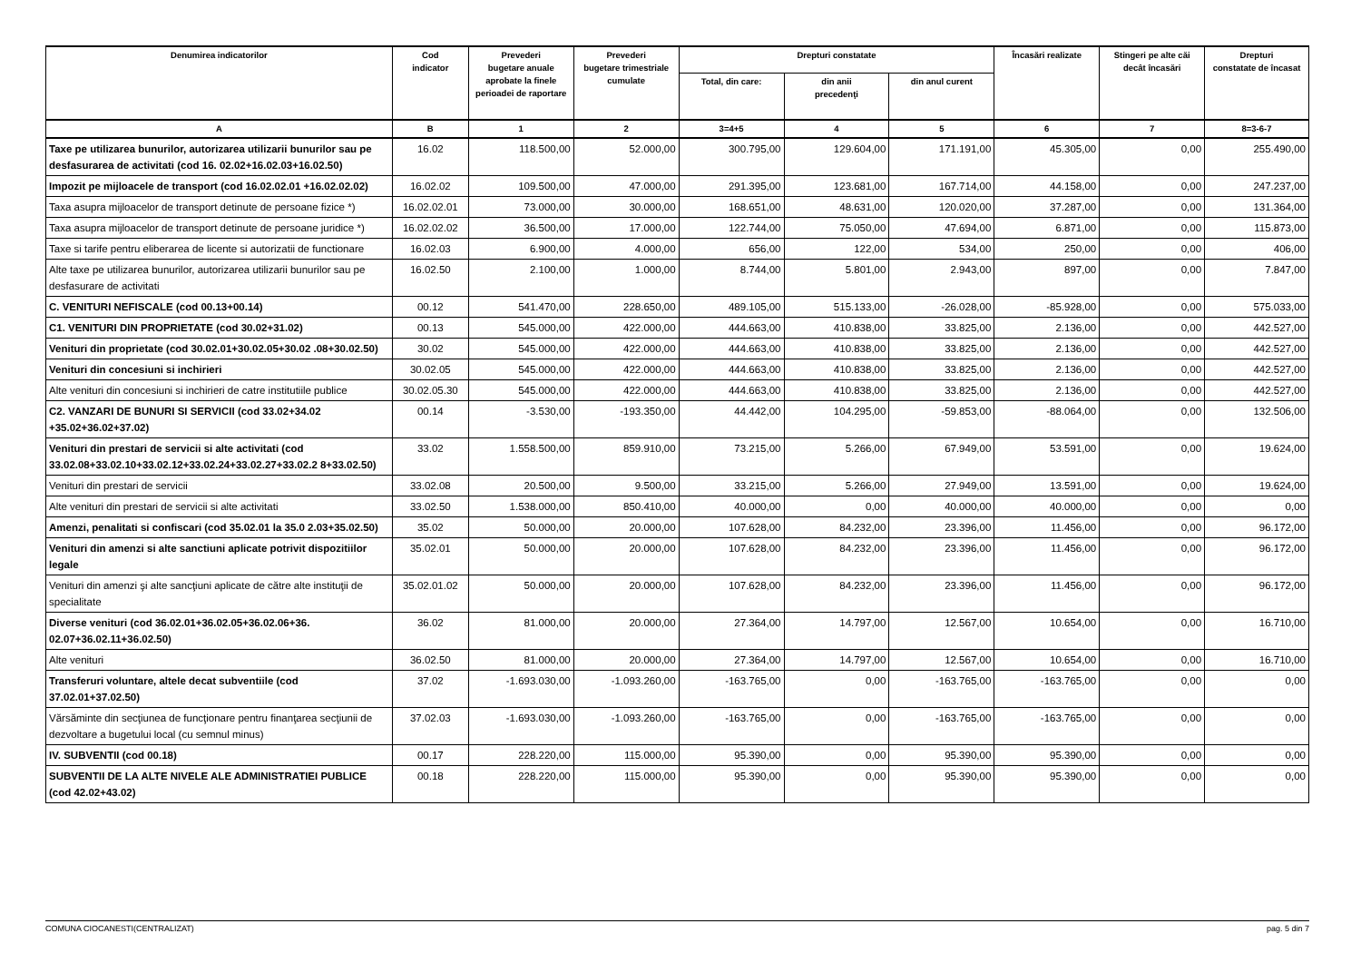| Denumirea indicatorilor | Cod indicator | Prevederi bugetare anuale aprobate la finele perioadei de raportare | Prevederi bugetare trimestriale cumulate | Drepturi constatate | | | Încasări realizate | Stingeri pe alte căi decât încasări | Drepturi constatate de încasat |
| --- | --- | --- | --- | --- | --- | --- | --- | --- | --- |
| | | | | Total, din care: | din anii precedenţi | din anul curent | | | |
| A | B | 1 | 2 | 3=4+5 | 4 | 5 | 6 | 7 | 8=3-6-7 |
| Taxe pe utilizarea bunurilor, autorizarea utilizarii bunurilor sau pe desfasurarea de activitati (cod 16. 02.02+16.02.03+16.02.50) | 16.02 | 118.500,00 | 52.000,00 | 300.795,00 | 129.604,00 | 171.191,00 | 45.305,00 | 0,00 | 255.490,00 |
| Impozit pe mijloacele de transport (cod 16.02.02.01 +16.02.02.02) | 16.02.02 | 109.500,00 | 47.000,00 | 291.395,00 | 123.681,00 | 167.714,00 | 44.158,00 | 0,00 | 247.237,00 |
| Taxa asupra mijloacelor de transport detinute de persoane fizice *) | 16.02.02.01 | 73.000,00 | 30.000,00 | 168.651,00 | 48.631,00 | 120.020,00 | 37.287,00 | 0,00 | 131.364,00 |
| Taxa asupra mijloacelor de transport detinute de persoane juridice *) | 16.02.02.02 | 36.500,00 | 17.000,00 | 122.744,00 | 75.050,00 | 47.694,00 | 6.871,00 | 0,00 | 115.873,00 |
| Taxe si tarife pentru eliberarea de licente si autorizatii de functionare | 16.02.03 | 6.900,00 | 4.000,00 | 656,00 | 122,00 | 534,00 | 250,00 | 0,00 | 406,00 |
| Alte taxe pe utilizarea bunurilor, autorizarea utilizarii bunurilor sau pe desfasurare de activitati | 16.02.50 | 2.100,00 | 1.000,00 | 8.744,00 | 5.801,00 | 2.943,00 | 897,00 | 0,00 | 7.847,00 |
| C. VENITURI NEFISCALE (cod 00.13+00.14) | 00.12 | 541.470,00 | 228.650,00 | 489.105,00 | 515.133,00 | -26.028,00 | -85.928,00 | 0,00 | 575.033,00 |
| C1. VENITURI DIN PROPRIETATE (cod 30.02+31.02) | 00.13 | 545.000,00 | 422.000,00 | 444.663,00 | 410.838,00 | 33.825,00 | 2.136,00 | 0,00 | 442.527,00 |
| Venituri din proprietate (cod 30.02.01+30.02.05+30.02 .08+30.02.50) | 30.02 | 545.000,00 | 422.000,00 | 444.663,00 | 410.838,00 | 33.825,00 | 2.136,00 | 0,00 | 442.527,00 |
| Venituri din concesiuni si inchirieri | 30.02.05 | 545.000,00 | 422.000,00 | 444.663,00 | 410.838,00 | 33.825,00 | 2.136,00 | 0,00 | 442.527,00 |
| Alte venituri din concesiuni si inchirieri de catre institutiile publice | 30.02.05.30 | 545.000,00 | 422.000,00 | 444.663,00 | 410.838,00 | 33.825,00 | 2.136,00 | 0,00 | 442.527,00 |
| C2. VANZARI DE BUNURI SI SERVICII (cod 33.02+34.02 +35.02+36.02+37.02) | 00.14 | -3.530,00 | -193.350,00 | 44.442,00 | 104.295,00 | -59.853,00 | -88.064,00 | 0,00 | 132.506,00 |
| Venituri din prestari de servicii si alte activitati (cod 33.02.08+33.02.10+33.02.12+33.02.24+33.02.27+33.02.2 8+33.02.50) | 33.02 | 1.558.500,00 | 859.910,00 | 73.215,00 | 5.266,00 | 67.949,00 | 53.591,00 | 0,00 | 19.624,00 |
| Venituri din prestari de servicii | 33.02.08 | 20.500,00 | 9.500,00 | 33.215,00 | 5.266,00 | 27.949,00 | 13.591,00 | 0,00 | 19.624,00 |
| Alte venituri din prestari de servicii si alte activitati | 33.02.50 | 1.538.000,00 | 850.410,00 | 40.000,00 | 0,00 | 40.000,00 | 40.000,00 | 0,00 | 0,00 |
| Amenzi, penalitati si confiscari (cod 35.02.01 la 35.0 2.03+35.02.50) | 35.02 | 50.000,00 | 20.000,00 | 107.628,00 | 84.232,00 | 23.396,00 | 11.456,00 | 0,00 | 96.172,00 |
| Venituri din amenzi si alte sanctiuni aplicate potrivit dispozitiilor legale | 35.02.01 | 50.000,00 | 20.000,00 | 107.628,00 | 84.232,00 | 23.396,00 | 11.456,00 | 0,00 | 96.172,00 |
| Venituri din amenzi şi alte sancţiuni aplicate de către alte instituţii de specialitate | 35.02.01.02 | 50.000,00 | 20.000,00 | 107.628,00 | 84.232,00 | 23.396,00 | 11.456,00 | 0,00 | 96.172,00 |
| Diverse venituri (cod 36.02.01+36.02.05+36.02.06+36. 02.07+36.02.11+36.02.50) | 36.02 | 81.000,00 | 20.000,00 | 27.364,00 | 14.797,00 | 12.567,00 | 10.654,00 | 0,00 | 16.710,00 |
| Alte venituri | 36.02.50 | 81.000,00 | 20.000,00 | 27.364,00 | 14.797,00 | 12.567,00 | 10.654,00 | 0,00 | 16.710,00 |
| Transferuri voluntare, altele decat subventiile (cod 37.02.01+37.02.50) | 37.02 | -1.693.030,00 | -1.093.260,00 | -163.765,00 | 0,00 | -163.765,00 | -163.765,00 | 0,00 | 0,00 |
| Vărsăminte din secţiunea de funcţionare pentru finanţarea secţiunii de dezvoltare a bugetului local (cu semnul minus) | 37.02.03 | -1.693.030,00 | -1.093.260,00 | -163.765,00 | 0,00 | -163.765,00 | -163.765,00 | 0,00 | 0,00 |
| IV. SUBVENTII (cod 00.18) | 00.17 | 228.220,00 | 115.000,00 | 95.390,00 | 0,00 | 95.390,00 | 95.390,00 | 0,00 | 0,00 |
| SUBVENTII DE LA ALTE NIVELE ALE ADMINISTRATIEI PUBLICE (cod 42.02+43.02) | 00.18 | 228.220,00 | 115.000,00 | 95.390,00 | 0,00 | 95.390,00 | 95.390,00 | 0,00 | 0,00 |
COMUNA CIOCANESTI(CENTRALIZAT) pag. 5 din 7